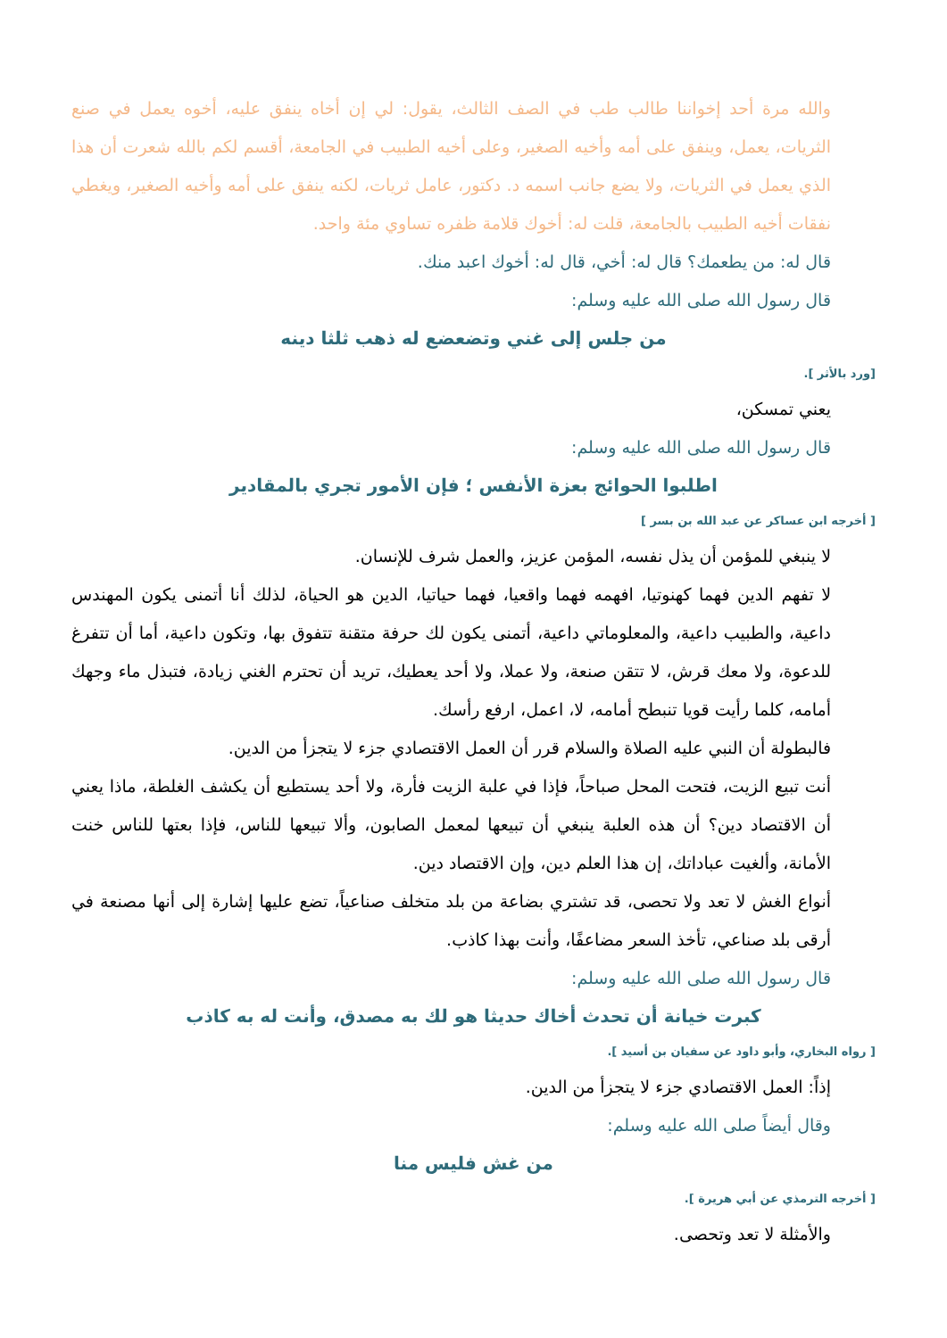والله مرة أحد إخواننا طالب طب في الصف الثالث، يقول: لي إن أخاه ينفق عليه، أخوه يعمل في صنع الثريات، يعمل، وينفق على أمه وأخيه الصغير، وعلى أخيه الطبيب في الجامعة، أقسم لكم بالله شعرت أن هذا الذي يعمل في الثريات، ولا يضع جانب اسمه د. دكتور، عامل ثريات، لكنه ينفق على أمه وأخيه الصغير، ويغطي نفقات أخيه الطبيب بالجامعة، قلت له: أخوك قلامة ظفره تساوي مئة واحد.
قال له: من يطعمك؟ قال له: أخي، قال له: أخوك اعبد منك.
قال رسول الله صلى الله عليه وسلم:
من جلس إلى غني وتضعضع له ذهب ثلثا دينه
[ورد بالأثر ].
يعني تمسكن،
قال رسول الله صلى الله عليه وسلم:
اطلبوا الحوائج بعزة الأنفس ؛ فإن الأمور تجري بالمقادير
[ أخرجه ابن عساكر عن عبد الله بن بسر ]
لا ينبغي للمؤمن أن يذل نفسه، المؤمن عزيز، والعمل شرف للإنسان.
لا تفهم الدين فهما كهنوتيا، افهمه فهما واقعيا، فهما حياتيا، الدين هو الحياة، لذلك أنا أتمنى يكون المهندس داعية، والطبيب داعية، والمعلوماتي داعية، أتمنى يكون لك حرفة متقنة تتفوق بها، وتكون داعية، أما أن تتفرغ للدعوة، ولا معك قرش، لا تتقن صنعة، ولا عملا، ولا أحد يعطيك، تريد أن تحترم الغني زيادة، فتبذل ماء وجهك أمامه، كلما رأيت قويا تنبطح أمامه، لا، اعمل، ارفع رأسك.
فالبطولة أن النبي عليه الصلاة والسلام قرر أن العمل الاقتصادي جزء لا يتجزأ من الدين.
أنت تبيع الزيت، فتحت المحل صباحاً، فإذا في علبة الزيت فأرة، ولا أحد يستطيع أن يكشف الغلطة، ماذا يعني أن الاقتصاد دين؟ أن هذه العلبة ينبغي أن تبيعها لمعمل الصابون، وألا تبيعها للناس، فإذا بعتها للناس خنت الأمانة، وألغيت عباداتك، إن هذا العلم دين، وإن الاقتصاد دين.
أنواع الغش لا تعد ولا تحصى، قد تشتري بضاعة من بلد متخلف صناعياً، تضع عليها إشارة إلى أنها مصنعة في أرقى بلد صناعي، تأخذ السعر مضاعفًا، وأنت بهذا كاذب.
قال رسول الله صلى الله عليه وسلم:
كبرت خيانة أن تحدث أخاك حديثا هو لك به مصدق، وأنت له به كاذب
[ رواه البخاري، وأبو داود عن سفيان بن أسيد ].
إذاً: العمل الاقتصادي جزء لا يتجزأ من الدين.
وقال أيضاً صلى الله عليه وسلم:
من غش فليس منا
[ أخرجه الترمذي عن أبي هريرة ].
والأمثلة لا تعد وتحصى.